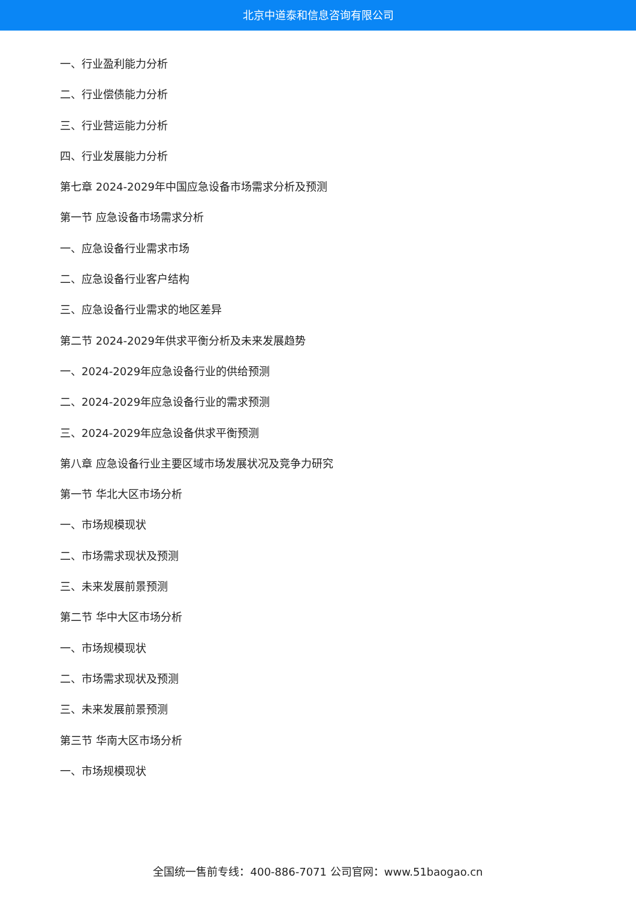北京中道泰和信息咨询有限公司
一、行业盈利能力分析
二、行业偿债能力分析
三、行业营运能力分析
四、行业发展能力分析
第七章 2024-2029年中国应急设备市场需求分析及预测
第一节 应急设备市场需求分析
一、应急设备行业需求市场
二、应急设备行业客户结构
三、应急设备行业需求的地区差异
第二节 2024-2029年供求平衡分析及未来发展趋势
一、2024-2029年应急设备行业的供给预测
二、2024-2029年应急设备行业的需求预测
三、2024-2029年应急设备供求平衡预测
第八章 应急设备行业主要区域市场发展状况及竞争力研究
第一节 华北大区市场分析
一、市场规模现状
二、市场需求现状及预测
三、未来发展前景预测
第二节 华中大区市场分析
一、市场规模现状
二、市场需求现状及预测
三、未来发展前景预测
第三节 华南大区市场分析
一、市场规模现状
全国统一售前专线：400-886-7071 公司官网：www.51baogao.cn